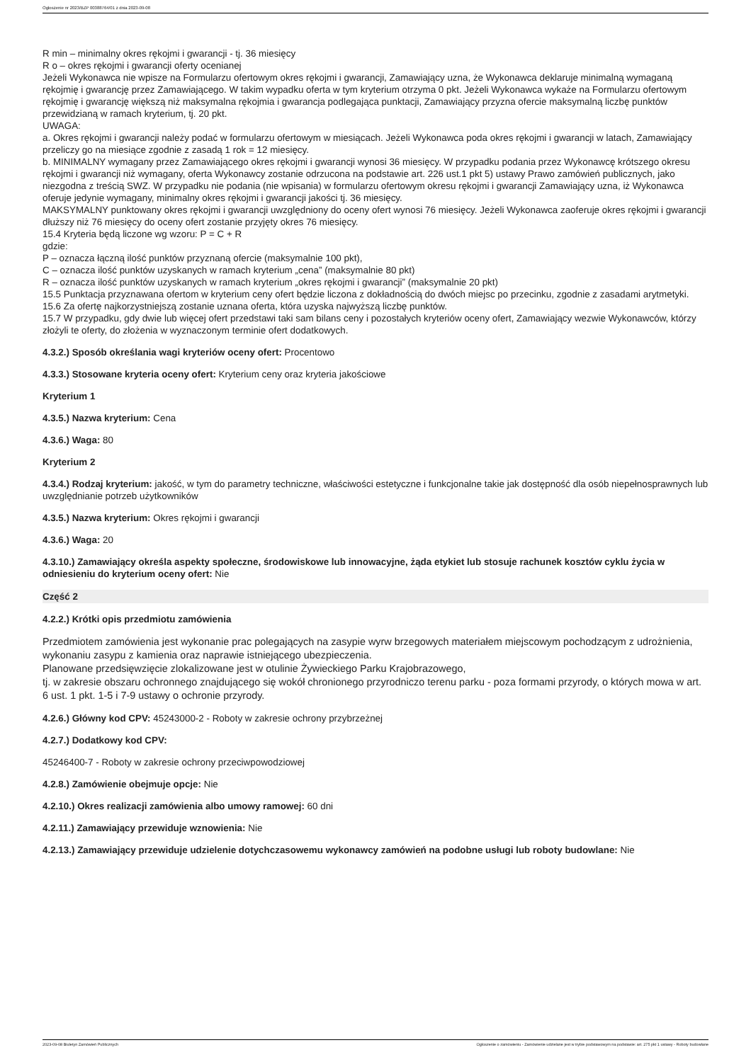Ogłoszenie nr 2023/BZP 00388764/01 z dnia 2023-09-08
R min – minimalny okres rękojmi i gwarancji - tj. 36 miesięcy
R o – okres rękojmi i gwarancji oferty ocenianej
Jeżeli Wykonawca nie wpisze na Formularzu ofertowym okres rękojmi i gwarancji, Zamawiający uzna, że Wykonawca deklaruje minimalną wymaganą rękojmię i gwarancję przez Zamawiającego. W takim wypadku oferta w tym kryterium otrzyma 0 pkt. Jeżeli Wykonawca wykaże na Formularzu ofertowym rękojmię i gwarancję większą niż maksymalna rękojmia i gwarancja podlegająca punktacji, Zamawiający przyzna ofercie maksymalną liczbę punktów przewidzianą w ramach kryterium, tj. 20 pkt.
UWAGA:
a. Okres rękojmi i gwarancji należy podać w formularzu ofertowym w miesiącach. Jeżeli Wykonawca poda okres rękojmi i gwarancji w latach, Zamawiający przeliczy go na miesiące zgodnie z zasadą 1 rok = 12 miesięcy.
b. MINIMALNY wymagany przez Zamawiającego okres rękojmi i gwarancji wynosi 36 miesięcy. W przypadku podania przez Wykonawcę krótszego okresu rękojmi i gwarancji niż wymagany, oferta Wykonawcy zostanie odrzucona na podstawie art. 226 ust.1 pkt 5) ustawy Prawo zamówień publicznych, jako niezgodna z treścią SWZ. W przypadku nie podania (nie wpisania) w formularzu ofertowym okresu rękojmi i gwarancji Zamawiający uzna, iż Wykonawca oferuje jedynie wymagany, minimalny okres rękojmi i gwarancji jakości tj. 36 miesięcy.
MAKSYMALNY punktowany okres rękojmi i gwarancji uwzględniony do oceny ofert wynosi 76 miesięcy. Jeżeli Wykonawca zaoferuje okres rękojmi i gwarancji dłuższy niż 76 miesięcy do oceny ofert zostanie przyjęty okres 76 miesięcy.
15.4 Kryteria będą liczone wg wzoru: P = C + R
gdzie:
P – oznacza łączną ilość punktów przyznaną ofercie (maksymalnie 100 pkt),
C – oznacza ilość punktów uzyskanych w ramach kryterium „cena” (maksymalnie 80 pkt)
R – oznacza ilość punktów uzyskanych w ramach kryterium „okres rękojmi i gwarancji” (maksymalnie 20 pkt)
15.5 Punktacja przyznawana ofertom w kryterium ceny ofert będzie liczona z dokładnością do dwóch miejsc po przecinku, zgodnie z zasadami arytmetyki.
15.6 Za ofertę najkorzystniejszą zostanie uznana oferta, która uzyska najwyższą liczbę punktów.
15.7 W przypadku, gdy dwie lub więcej ofert przedstawi taki sam bilans ceny i pozostałych kryteriów oceny ofert, Zamawiający wezwie Wykonawców, którzy złożyli te oferty, do złożenia w wyznaczonym terminie ofert dodatkowych.
4.3.2.) Sposób określania wagi kryteriów oceny ofert: Procentowo
4.3.3.) Stosowane kryteria oceny ofert: Kryterium ceny oraz kryteria jakościowe
Kryterium 1
4.3.5.) Nazwa kryterium: Cena
4.3.6.) Waga: 80
Kryterium 2
4.3.4.) Rodzaj kryterium: jakość, w tym do parametry techniczne, właściwości estetyczne i funkcjonalne takie jak dostępność dla osób niepełnosprawnych lub uwzględnianie potrzeb użytkowników
4.3.5.) Nazwa kryterium: Okres rękojmi i gwarancji
4.3.6.) Waga: 20
4.3.10.) Zamawiający określa aspekty społeczne, środowiskowe lub innowacyjne, żąda etykiet lub stosuje rachunek kosztów cyklu życia w odniesieniu do kryterium oceny ofert: Nie
Część 2
4.2.2.) Krótki opis przedmiotu zamówienia
Przedmiotem zamówienia jest wykonanie prac polegających na zasypie wyrw brzegowych materiałem miejscowym pochodzącym z udrożnienia, wykonaniu zasypu z kamienia oraz naprawie istniejącego ubezpieczenia.
Planowane przedsięwzięcie zlokalizowane jest w otulinie Żywieckiego Parku Krajobrazowego,
tj. w zakresie obszaru ochronnego znajdującego się wokół chronionego przyrodniczo terenu parku - poza formami przyrody, o których mowa w art. 6 ust. 1 pkt. 1-5 i 7-9 ustawy o ochronie przyrody.
4.2.6.) Główny kod CPV: 45243000-2 - Roboty w zakresie ochrony przybrzeżnej
4.2.7.) Dodatkowy kod CPV:
45246400-7 - Roboty w zakresie ochrony przeciwpowodziowej
4.2.8.) Zamówienie obejmuje opcje: Nie
4.2.10.) Okres realizacji zamówienia albo umowy ramowej: 60 dni
4.2.11.) Zamawiający przewiduje wznowienia: Nie
4.2.13.) Zamawiający przewiduje udzielenie dotychczasowemu wykonawcy zamówień na podobne usługi lub roboty budowlane: Nie
2023-09-08 Biuletyn Zamówień Publicznych Ogłoszenie o zamówieniu - Zamówienie udzielane jest w trybie podstawowym na podstawie: art. 275 pkt 1 ustawy - Roboty budowlane